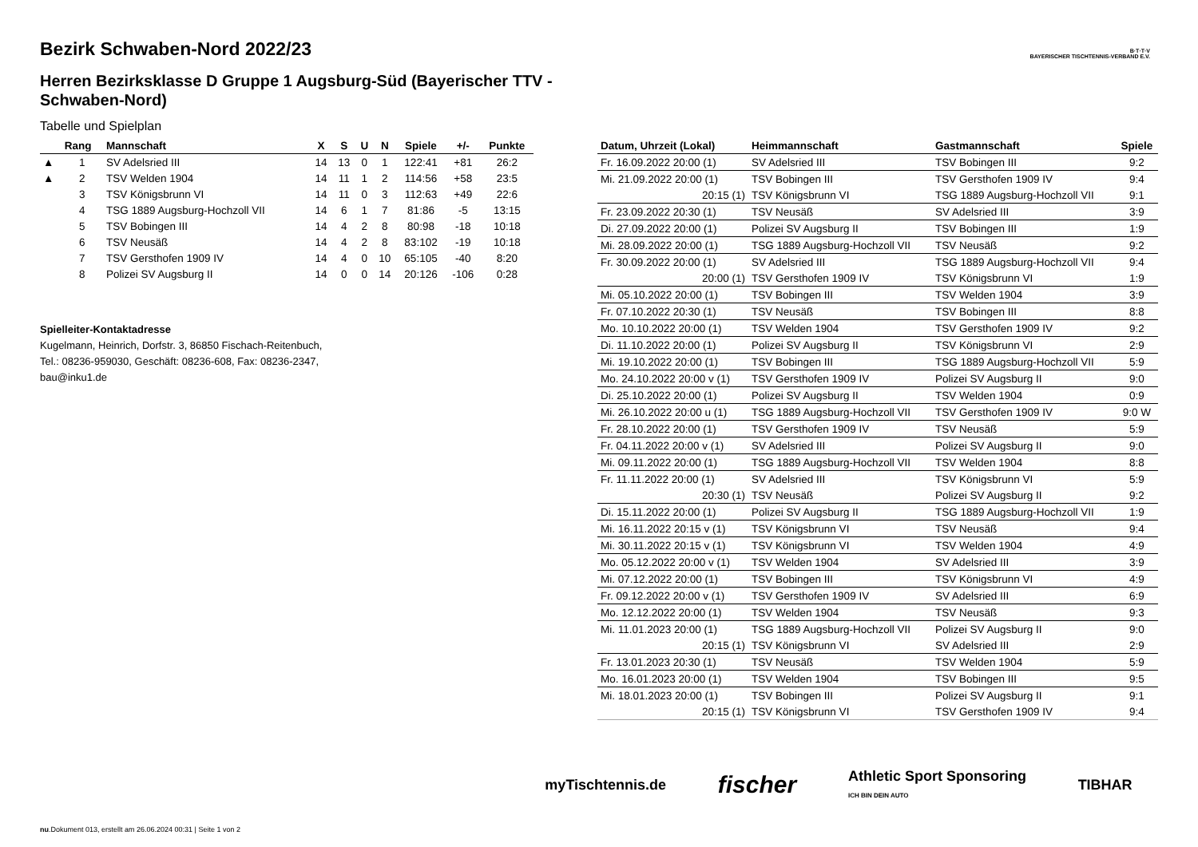B·T·T·V
BAYERISCHER TISCHTENNIS-VERBAND E.V.
Bezirk Schwaben-Nord 2022/23
Herren Bezirksklasse D Gruppe 1 Augsburg-Süd (Bayerischer TTV - Schwaben-Nord)
Tabelle und Spielplan
| | Rang | Mannschaft | X | S | U | N | Spiele | +/- | Punkte |
| --- | --- | --- | --- | --- | --- | --- | --- | --- | --- |
| ▲ | 1 | SV Adelsried III | 14 | 13 | 0 | 1 | 122:41 | +81 | 26:2 |
| ▲ | 2 | TSV Welden 1904 | 14 | 11 | 1 | 2 | 114:56 | +58 | 23:5 |
| | 3 | TSV Königsbrunn VI | 14 | 11 | 0 | 3 | 112:63 | +49 | 22:6 |
| | 4 | TSG 1889 Augsburg-Hochzoll VII | 14 | 6 | 1 | 7 | 81:86 | -5 | 13:15 |
| | 5 | TSV Bobingen III | 14 | 4 | 2 | 8 | 80:98 | -18 | 10:18 |
| | 6 | TSV Neusäß | 14 | 4 | 2 | 8 | 83:102 | -19 | 10:18 |
| | 7 | TSV Gersthofen 1909 IV | 14 | 4 | 0 | 10 | 65:105 | -40 | 8:20 |
| | 8 | Polizei SV Augsburg II | 14 | 0 | 0 | 14 | 20:126 | -106 | 0:28 |
Spielleiter-Kontaktadresse
Kugelmann, Heinrich, Dorfstr. 3, 86850 Fischach-Reitenbuch,
Tel.: 08236-959030, Geschäft: 08236-608, Fax: 08236-2347,
bau@inku1.de
| Datum, Uhrzeit (Lokal) | Heimmannschaft | Gastmannschaft | Spiele |
| --- | --- | --- | --- |
| Fr. 16.09.2022 20:00 (1) | SV Adelsried III | TSV Bobingen III | 9:2 |
| Mi. 21.09.2022 20:00 (1) | TSV Bobingen III | TSV Gersthofen 1909 IV | 9:4 |
| 20:15 (1) | TSV Königsbrunn VI | TSG 1889 Augsburg-Hochzoll VII | 9:1 |
| Fr. 23.09.2022 20:30 (1) | TSV Neusäß | SV Adelsried III | 3:9 |
| Di. 27.09.2022 20:00 (1) | Polizei SV Augsburg II | TSV Bobingen III | 1:9 |
| Mi. 28.09.2022 20:00 (1) | TSG 1889 Augsburg-Hochzoll VII | TSV Neusäß | 9:2 |
| Fr. 30.09.2022 20:00 (1) | SV Adelsried III | TSG 1889 Augsburg-Hochzoll VII | 9:4 |
| 20:00 (1) | TSV Gersthofen 1909 IV | TSV Königsbrunn VI | 1:9 |
| Mi. 05.10.2022 20:00 (1) | TSV Bobingen III | TSV Welden 1904 | 3:9 |
| Fr. 07.10.2022 20:30 (1) | TSV Neusäß | TSV Bobingen III | 8:8 |
| Mo. 10.10.2022 20:00 (1) | TSV Welden 1904 | TSV Gersthofen 1909 IV | 9:2 |
| Di. 11.10.2022 20:00 (1) | Polizei SV Augsburg II | TSV Königsbrunn VI | 2:9 |
| Mi. 19.10.2022 20:00 (1) | TSV Bobingen III | TSG 1889 Augsburg-Hochzoll VII | 5:9 |
| Mo. 24.10.2022 20:00 v (1) | TSV Gersthofen 1909 IV | Polizei SV Augsburg II | 9:0 |
| Di. 25.10.2022 20:00 (1) | Polizei SV Augsburg II | TSV Welden 1904 | 0:9 |
| Mi. 26.10.2022 20:00 u (1) | TSG 1889 Augsburg-Hochzoll VII | TSV Gersthofen 1909 IV | 9:0 W |
| Fr. 28.10.2022 20:00 (1) | TSV Gersthofen 1909 IV | TSV Neusäß | 5:9 |
| Fr. 04.11.2022 20:00 v (1) | SV Adelsried III | Polizei SV Augsburg II | 9:0 |
| Mi. 09.11.2022 20:00 (1) | TSG 1889 Augsburg-Hochzoll VII | TSV Welden 1904 | 8:8 |
| Fr. 11.11.2022 20:00 (1) | SV Adelsried III | TSV Königsbrunn VI | 5:9 |
| 20:30 (1) | TSV Neusäß | Polizei SV Augsburg II | 9:2 |
| Di. 15.11.2022 20:00 (1) | Polizei SV Augsburg II | TSG 1889 Augsburg-Hochzoll VII | 1:9 |
| Mi. 16.11.2022 20:15 v (1) | TSV Königsbrunn VI | TSV Neusäß | 9:4 |
| Mi. 30.11.2022 20:15 v (1) | TSV Königsbrunn VI | TSV Welden 1904 | 4:9 |
| Mo. 05.12.2022 20:00 v (1) | TSV Welden 1904 | SV Adelsried III | 3:9 |
| Mi. 07.12.2022 20:00 (1) | TSV Bobingen III | TSV Königsbrunn VI | 4:9 |
| Fr. 09.12.2022 20:00 v (1) | TSV Gersthofen 1909 IV | SV Adelsried III | 6:9 |
| Mo. 12.12.2022 20:00 (1) | TSV Welden 1904 | TSV Neusäß | 9:3 |
| Mi. 11.01.2023 20:00 (1) | TSG 1889 Augsburg-Hochzoll VII | Polizei SV Augsburg II | 9:0 |
| 20:15 (1) | TSV Königsbrunn VI | SV Adelsried III | 2:9 |
| Fr. 13.01.2023 20:30 (1) | TSV Neusäß | TSV Welden 1904 | 5:9 |
| Mo. 16.01.2023 20:00 (1) | TSV Welden 1904 | TSV Bobingen III | 9:5 |
| Mi. 18.01.2023 20:00 (1) | TSV Bobingen III | Polizei SV Augsburg II | 9:1 |
| 20:15 (1) | TSV Königsbrunn VI | TSV Gersthofen 1909 IV | 9:4 |
myTischtennis.de fischer Athletic Sport Sponsoring
ICH BIN DEIN AUTO TIBHAR
nu.Dokument 013, erstellt am 26.06.2024 00:31 | Seite 1 von 2